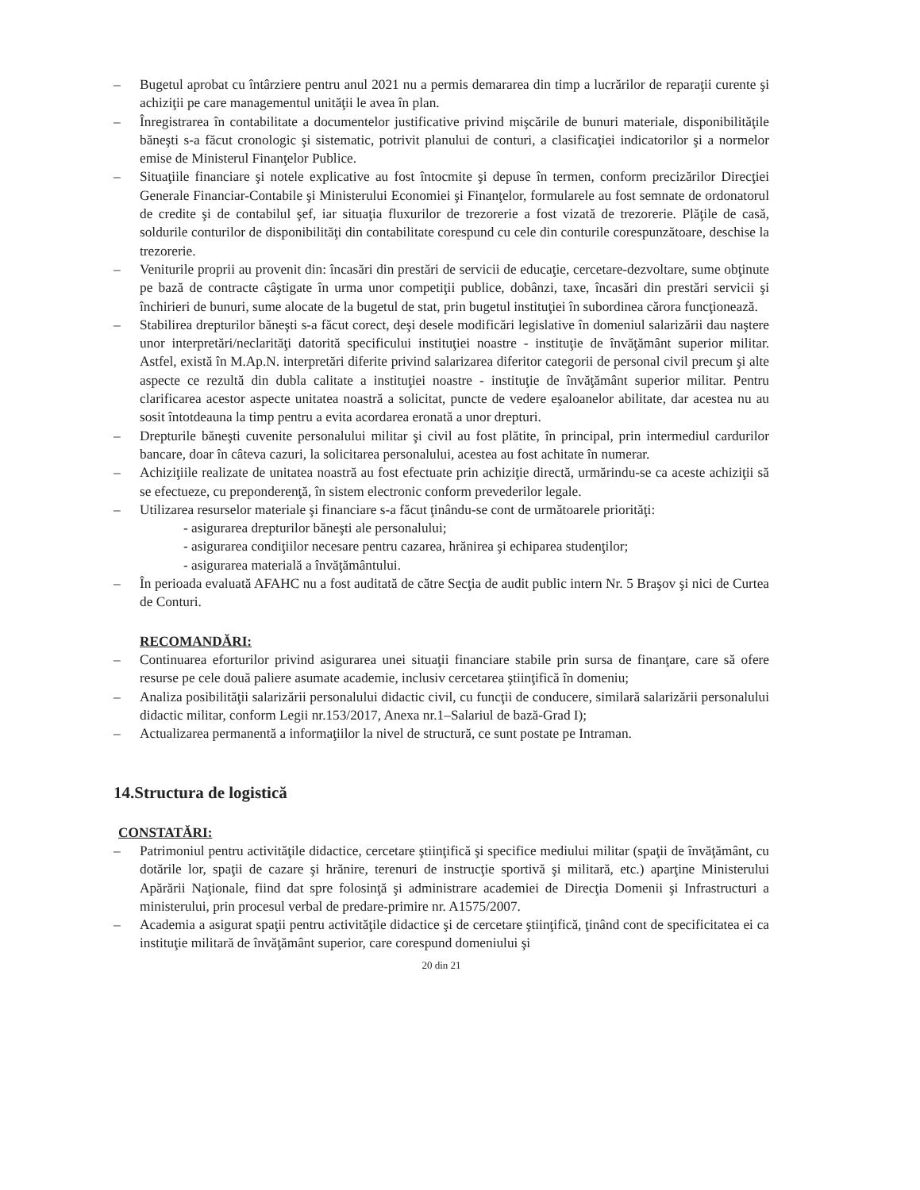– Bugetul aprobat cu întârziere pentru anul 2021 nu a permis demararea din timp a lucrărilor de reparaţii curente şi achiziţii pe care managementul unităţii le avea în plan.
– Înregistrarea în contabilitate a documentelor justificative privind mişcările de bunuri materiale, disponibilităţile băneşti s-a făcut cronologic şi sistematic, potrivit planului de conturi, a clasificaţiei indicatorilor şi a normelor emise de Ministerul Finanţelor Publice.
– Situaţiile financiare şi notele explicative au fost întocmite şi depuse în termen, conform precizărilor Direcţiei Generale Financiar-Contabile şi Ministerului Economiei şi Finanţelor, formularele au fost semnate de ordonatorul de credite şi de contabilul şef, iar situaţia fluxurilor de trezorerie a fost vizată de trezorerie. Plăţile de casă, soldurile conturilor de disponibilităţi din contabilitate corespund cu cele din conturile corespunzătoare, deschise la trezorerie.
– Veniturile proprii au provenit din: încasări din prestări de servicii de educaţie, cercetare-dezvoltare, sume obţinute pe bază de contracte câştigate în urma unor competiţii publice, dobânzi, taxe, încasări din prestări servicii şi închirieri de bunuri, sume alocate de la bugetul de stat, prin bugetul instituţiei în subordinea cărora funcţionează.
– Stabilirea drepturilor băneşti s-a făcut corect, deşi desele modificări legislative în domeniul salarizării dau naştere unor interpretări/neclarităţi datorită specificului instituţiei noastre - instituţie de învăţământ superior militar. Astfel, există în M.Ap.N. interpretări diferite privind salarizarea diferitor categorii de personal civil precum şi alte aspecte ce rezultă din dubla calitate a instituţiei noastre - instituţie de învăţământ superior militar. Pentru clarificarea acestor aspecte unitatea noastră a solicitat, puncte de vedere eşaloanelor abilitate, dar acestea nu au sosit întotdeauna la timp pentru a evita acordarea eronată a unor drepturi.
– Drepturile băneşti cuvenite personalului militar şi civil au fost plătite, în principal, prin intermediul cardurilor bancare, doar în câteva cazuri, la solicitarea personalului, acestea au fost achitate în numerar.
– Achiziţiile realizate de unitatea noastră au fost efectuate prin achiziţie directă, urmărindu-se ca aceste achiziţii să se efectueze, cu preponderenţă, în sistem electronic conform prevederilor legale.
– Utilizarea resurselor materiale şi financiare s-a făcut ţinându-se cont de următoarele priorităţi:
- asigurarea drepturilor băneşti ale personalului;
- asigurarea condiţiilor necesare pentru cazarea, hrănirea şi echiparea studenţilor;
- asigurarea materială a învăţământului.
– În perioada evaluată AFAHC nu a fost auditată de către Secţia de audit public intern Nr. 5 Braşov şi nici de Curtea de Conturi.
RECOMANDĂRI:
– Continuarea eforturilor privind asigurarea unei situaţii financiare stabile prin sursa de finanţare, care să ofere resurse pe cele două paliere asumate academie, inclusiv cercetarea ştiinţifică în domeniu;
– Analiza posibilităţii salarizării personalului didactic civil, cu funcţii de conducere, similară salarizării personalului didactic militar, conform Legii nr.153/2017, Anexa nr.1–Salariul de bază-Grad I);
– Actualizarea permanentă a informaţiilor la nivel de structură, ce sunt postate pe Intraman.
14.Structura de logistică
CONSTATĂRI:
– Patrimoniul pentru activităţile didactice, cercetare ştiinţifică şi specifice mediului militar (spaţii de învăţământ, cu dotările lor, spaţii de cazare şi hrănire, terenuri de instrucţie sportivă şi militară, etc.) aparţine Ministerului Apărării Naţionale, fiind dat spre folosinţă şi administrare academiei de Direcţia Domenii şi Infrastructuri a ministerului, prin procesul verbal de predare-primire nr. A1575/2007.
– Academia a asigurat spaţii pentru activităţile didactice şi de cercetare ştiinţifică, ţinând cont de specificitatea ei ca instituţie militară de învăţământ superior, care corespund domeniului şi
20 din 21